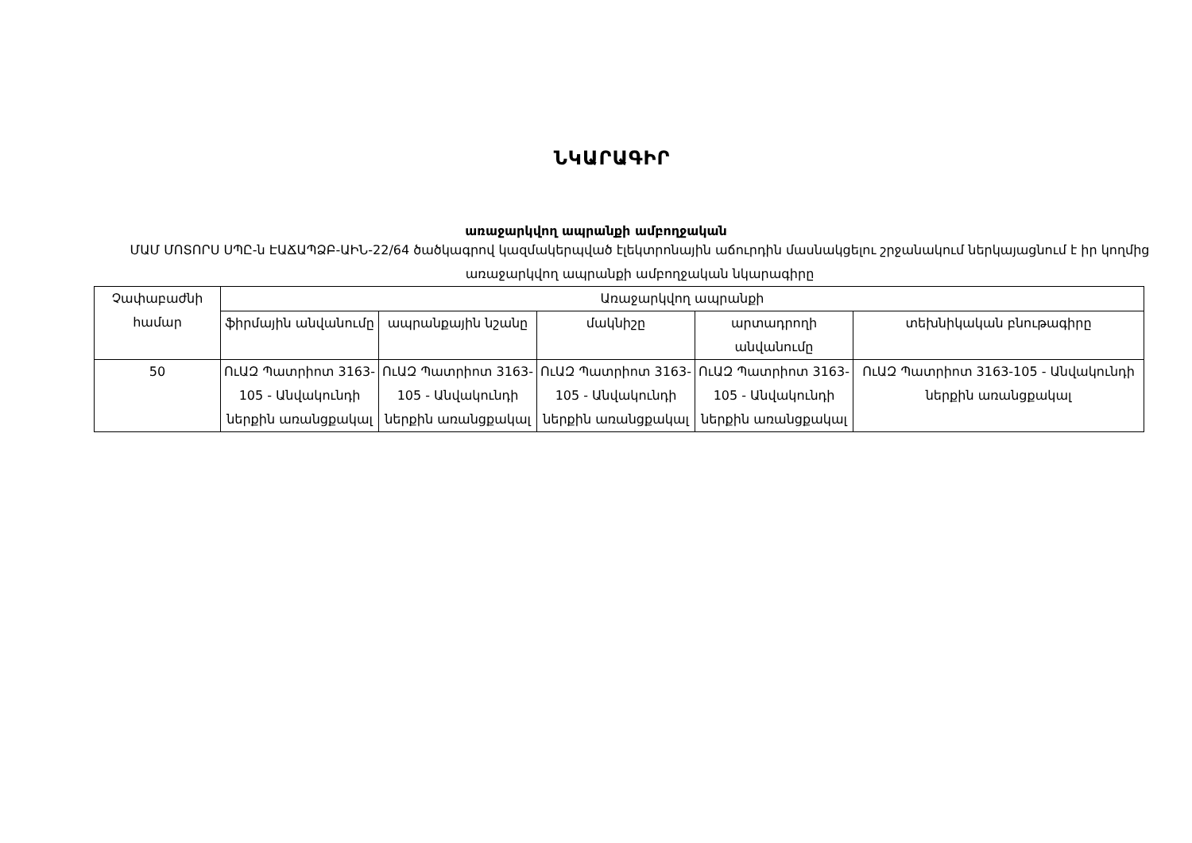ՆԿԱՐԱԳԻՐ
առաջարկվող ապրանքի ամբողջական
ՄԱՄ ՄՈՏՈՐՍ ՍՊԸ-ն ԷԱՃԱՊՁԲ-ԱԻՆ-22/64 ծածկագրով կազմակերպված էլեկտրոնային աճուրդին մասնակցելու շրջանակում ներկայացնում է իր կողմից առաջարկվող ապրանքի ամբողջական նկարագիրը
| Չափաբաժնի համար | Առաջարկվող ապրանքի | | | | |
| --- | --- | --- | --- | --- | --- |
| | ֆիրմային անվանումը | ապրանքային նշանը | մակնիշը | արտադրողի անվանումը | տեխնիկական բնութագիրը |
| 50 | ՈւԱԶ Պատրիոտ 3163-105 - Անվակունդի ներքին առանցքակալ | ՈւԱԶ Պատրիոտ 3163-105 - Անվակունդի ներքին առանցքակալ | ՈւԱԶ Պատրիոտ 3163-105 - Անվակունդի ներքին առանցքակալ | ՈւԱԶ Պատրիոտ 3163-105 - Անվակունդի ներքին առանցքակալ | ՈւԱԶ Պատրիոտ 3163-105 - Անվակունդի ներքին առանցքակալ |